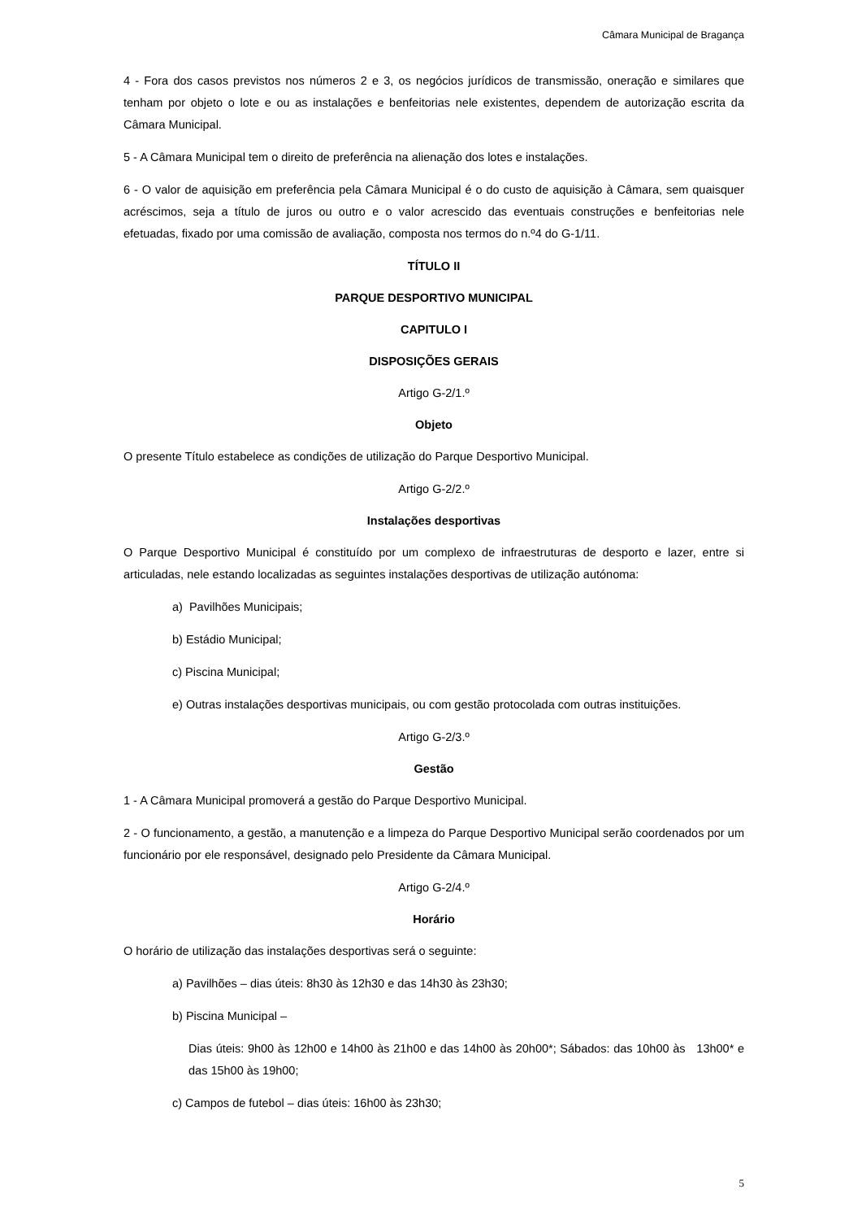Câmara Municipal de Bragança
4 - Fora dos casos previstos nos números 2 e 3, os negócios jurídicos de transmissão, oneração e similares que tenham por objeto o lote e ou as instalações e benfeitorias nele existentes, dependem de autorização escrita da Câmara Municipal.
5 - A Câmara Municipal tem o direito de preferência na alienação dos lotes e instalações.
6 - O valor de aquisição em preferência pela Câmara Municipal é o do custo de aquisição à Câmara, sem quaisquer acréscimos, seja a título de juros ou outro e o valor acrescido das eventuais construções e benfeitorias nele efetuadas, fixado por uma comissão de avaliação, composta nos termos do n.º4 do G-1/11.
TÍTULO II
PARQUE DESPORTIVO MUNICIPAL
CAPITULO I
DISPOSIÇÕES GERAIS
Artigo G-2/1.º
Objeto
O presente Título estabelece as condições de utilização do Parque Desportivo Municipal.
Artigo G-2/2.º
Instalações desportivas
O Parque Desportivo Municipal é constituído por um complexo de infraestruturas de desporto e lazer, entre si articuladas, nele estando localizadas as seguintes instalações desportivas de utilização autónoma:
a) Pavilhões Municipais;
b) Estádio Municipal;
c) Piscina Municipal;
e) Outras instalações desportivas municipais, ou com gestão protocolada com outras instituições.
Artigo G-2/3.º
Gestão
1 - A Câmara Municipal promoverá a gestão do Parque Desportivo Municipal.
2 - O funcionamento, a gestão, a manutenção e a limpeza do Parque Desportivo Municipal serão coordenados por um funcionário por ele responsável, designado pelo Presidente da Câmara Municipal.
Artigo G-2/4.º
Horário
O horário de utilização das instalações desportivas será o seguinte:
a) Pavilhões – dias úteis: 8h30 às 12h30 e das 14h30 às 23h30;
b) Piscina Municipal –
Dias úteis: 9h00 às 12h00 e 14h00 às 21h00 e das 14h00 às 20h00*; Sábados: das 10h00 às 13h00* e das 15h00 às 19h00;
c) Campos de futebol – dias úteis: 16h00 às 23h30;
5